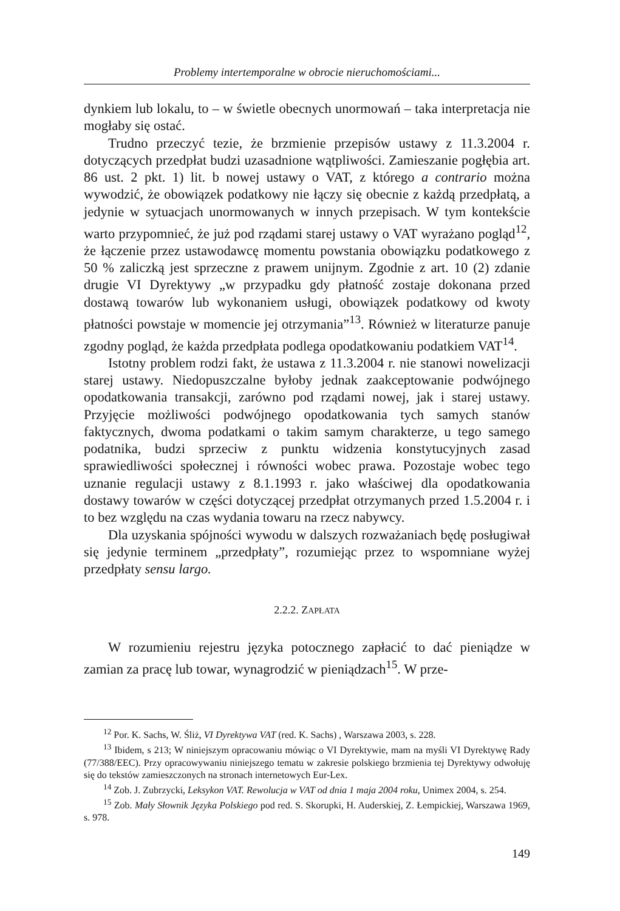Problemy intertemporalne w obrocie nieruchomościami...
dynkiem lub lokalu, to – w świetle obecnych unormowań – taka interpretacja nie mogłaby się ostać.
Trudno przeczyć tezie, że brzmienie przepisów ustawy z 11.3.2004 r. dotyczących przedpłat budzi uzasadnione wątpliwości. Zamieszanie pogłębia art. 86 ust. 2 pkt. 1) lit. b nowej ustawy o VAT, z którego a contrario można wywodzić, że obowiązek podatkowy nie łączy się obecnie z każdą przedpłatą, a jedynie w sytuacjach unormowanych w innych przepisach. W tym kontekście warto przypomnieć, że już pod rządami starej ustawy o VAT wyrażano pogląd<sup>12</sup>, że łączenie przez ustawodawcę momentu powstania obowiązku podatkowego z 50 % zaliczką jest sprzeczne z prawem unijnym. Zgodnie z art. 10 (2) zdanie drugie VI Dyrektywy „w przypadku gdy płatność zostaje dokonana przed dostawą towarów lub wykonaniem usługi, obowiązek podatkowy od kwoty płatności powstaje w momencie jej otrzymania”<sup>13</sup>. Również w literaturze panuje zgodny pogląd, że każda przedpłata podlega opodatkowaniu podatkiem VAT<sup>14</sup>.
Istotny problem rodzi fakt, że ustawa z 11.3.2004 r. nie stanowi nowelizacji starej ustawy. Niedopuszczalne byłoby jednak zaakceptowanie podwójnego opodatkowania transakcji, zarówno pod rządami nowej, jak i starej ustawy. Przyjęcie możliwości podwójnego opodatkowania tych samych stanów faktycznych, dwoma podatkami o takim samym charakterze, u tego samego podatnika, budzi sprzeciw z punktu widzenia konstytucyjnych zasad sprawiedliwości społecznej i równości wobec prawa. Pozostaje wobec tego uznanie regulacji ustawy z 8.1.1993 r. jako właściwej dla opodatkowania dostawy towarów w części dotyczącej przedpłat otrzymanych przed 1.5.2004 r. i to bez względu na czas wydania towaru na rzecz nabywcy.
Dla uzyskania spójności wywodu w dalszych rozważaniach będę posługiwał się jedynie terminem „przedpłaty”, rozumiejąc przez to wspomniane wyżej przedpłaty sensu largo.
2.2.2. ZAPŁATA
W rozumieniu rejestru języka potocznego zapłacić to dać pieniądze w zamian za pracę lub towar, wynagrodzić w pieniądzach<sup>15</sup>. W prze-
<sup>12</sup> Por. K. Sachs, W. Śliż, VI Dyrektywa VAT (red. K. Sachs) , Warszawa 2003, s. 228.
<sup>13</sup> Ibidem, s 213; W niniejszym opracowaniu mówiąc o VI Dyrektywie, mam na myśli VI Dyrektywę Rady (77/388/EEC). Przy opracowywaniu niniejszego tematu w zakresie polskiego brzmienia tej Dyrektywy odwołuję się do tekstów zamieszczonych na stronach internetowych Eur-Lex.
<sup>14</sup> Zob. J. Zubrzycki, Leksykon VAT. Rewolucja w VAT od dnia 1 maja 2004 roku, Unimex 2004, s. 254.
<sup>15</sup> Zob. Mały Słownik Języka Polskiego pod red. S. Skorupki, H. Auderskiej, Z. Łempickiej, Warszawa 1969, s. 978.
149